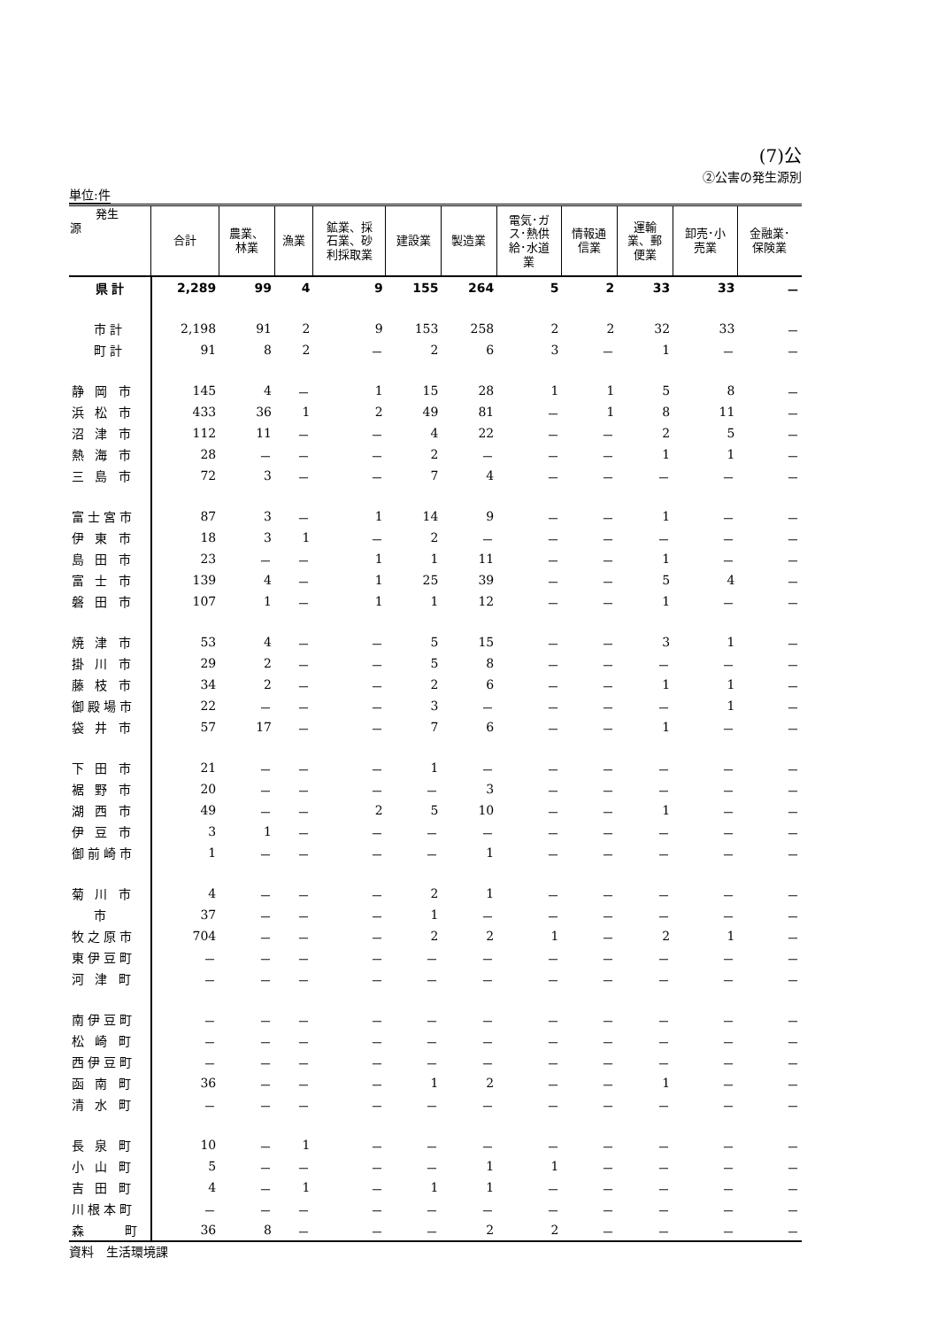(7)公
②公害の発生源別
単位:件
| 発生 源 | 合計 | 農業、 林業 | 漁業 | 鉱業、採 石業、砂 利採取業 | 建設業 | 製造業 | 電気･ガ ス･熱供 給･水道 業 | 情報通 信業 | 運輸 業、郵 便業 | 卸売･小 売業 | 金融業･ 保険業 |
| --- | --- | --- | --- | --- | --- | --- | --- | --- | --- | --- | --- |
| 県計 | 2,289 | 99 | 4 | 9 | 155 | 264 | 5 | 2 | 33 | 33 | － |
| 市計 | 2,198 | 91 | 2 | 9 | 153 | 258 | 2 | 2 | 32 | 33 | － |
| 町計 | 91 | 8 | 2 | － | 2 | 6 | 3 | － | 1 | － | － |
| 静 岡 市 | 145 | 4 | － | 1 | 15 | 28 | 1 | 1 | 5 | 8 | － |
| 浜 松 市 | 433 | 36 | 1 | 2 | 49 | 81 | － | 1 | 8 | 11 | － |
| 沼 津 市 | 112 | 11 | － | － | 4 | 22 | － | － | 2 | 5 | － |
| 熱 海 市 | 28 | － | － | － | 2 | － | － | － | 1 | 1 | － |
| 三 島 市 | 72 | 3 | － | － | 7 | 4 | － | － | － | － | － |
| 富士宮市 | 87 | 3 | － | 1 | 14 | 9 | － | － | 1 | － | － |
| 伊 東 市 | 18 | 3 | 1 | － | 2 | － | － | － | － | － | － |
| 島 田 市 | 23 | － | － | 1 | 1 | 11 | － | － | 1 | － | － |
| 富 士 市 | 139 | 4 | － | 1 | 25 | 39 | － | － | 5 | 4 | － |
| 磐 田 市 | 107 | 1 | － | 1 | 1 | 12 | － | － | 1 | － | － |
| 焼 津 市 | 53 | 4 | － | － | 5 | 15 | － | － | 3 | 1 | － |
| 掛 川 市 | 29 | 2 | － | － | 5 | 8 | － | － | － | － | － |
| 藤 枝 市 | 34 | 2 | － | － | 2 | 6 | － | － | 1 | 1 | － |
| 御殿場市 | 22 | － | － | － | 3 | － | － | － | － | 1 | － |
| 袋 井 市 | 57 | 17 | － | － | 7 | 6 | － | － | 1 | － | － |
| 下 田 市 | 21 | － | － | － | 1 | － | － | － | － | － | － |
| 裾 野 市 | 20 | － | － | － | － | 3 | － | － | － | － | － |
| 湖 西 市 | 49 | － | － | 2 | 5 | 10 | － | － | 1 | － | － |
| 伊 豆 市 | 3 | 1 | － | － | － | － | － | － | － | － | － |
| 御前崎市 | 1 | － | － | － | － | 1 | － | － | － | － | － |
| 菊 川 市 | 4 | － | － | － | 2 | 1 | － | － | － | － | － |
| 市 | 37 | － | － | － | 1 | － | － | － | － | － | － |
| 牧之原市 | 704 | － | － | － | 2 | 2 | 1 | － | 2 | 1 | － |
| 東伊豆町 | － | － | － | － | － | － | － | － | － | － | － |
| 河 津 町 | － | － | － | － | － | － | － | － | － | － | － |
| 南伊豆町 | － | － | － | － | － | － | － | － | － | － | － |
| 松 崎 町 | － | － | － | － | － | － | － | － | － | － | － |
| 西伊豆町 | － | － | － | － | － | － | － | － | － | － | － |
| 函 南 町 | 36 | － | － | － | 1 | 2 | － | － | 1 | － | － |
| 清 水 町 | － | － | － | － | － | － | － | － | － | － | － |
| 長 泉 町 | 10 | － | 1 | － | － | － | － | － | － | － | － |
| 小 山 町 | 5 | － | － | － | － | 1 | 1 | － | － | － | － |
| 吉 田 町 | 4 | － | 1 | － | 1 | 1 | － | － | － | － | － |
| 川根本町 | － | － | － | － | － | － | － | － | － | － | － |
| 森 町 | 36 | 8 | － | － | － | 2 | 2 | － | － | － | － |
資料　生活環境課